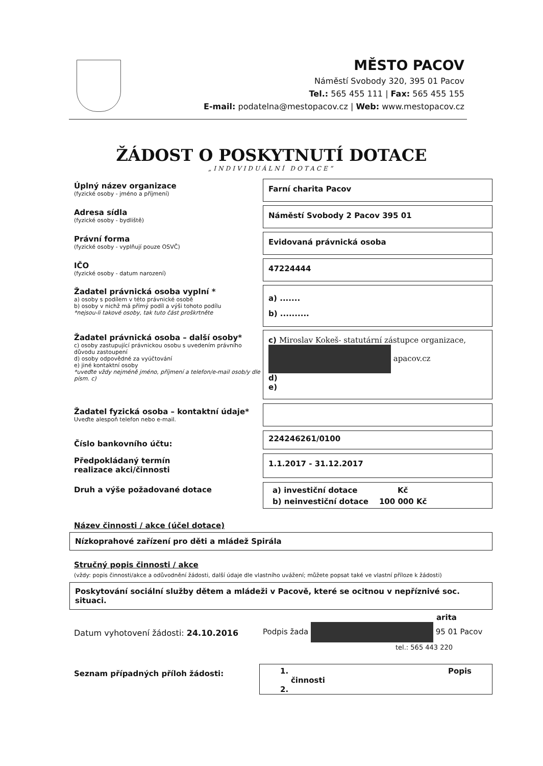MĚSTO PACOV
Náměstí Svobody 320, 395 01 Pacov
Tel.: 565 455 111 | Fax: 565 455 155
E-mail: podatelna@mestopacov.cz | Web: www.mestopacov.cz
ŽÁDOST O POSKYTNUTÍ DOTACE
„INDIVIDUÁLNÍ DOTACE“
Úplný název organizace
(fyzické osoby - jméno a příjmení)
Farní charita Pacov
Adresa sídla
(fyzické osoby - bydliště)
Náměstí Svobody 2 Pacov 395 01
Právní forma
(fyzické osoby - vyplňují pouze OSVČ)
Evidovaná právnická osoba
IČO
(fyzické osoby - datum narození)
47224444
Žadatel právnická osoba vyplní *
a) osoby s podílem v této právnické osobě
b) osoby v nichž má přímý podíl a výši tohoto podílu
*nejsou-li takové osoby, tak tuto část proškrtněte
a) .......
b) ..........
Žadatel právnická osoba – další osoby*
c) osoby zastupující právnickou osobu s uvedením právního důvodu zastoupení
d) osoby odpovědné za vyúčtování
e) jiné kontaktní osoby
*uveďte vždy nejméně jméno, příjmení a telefon/e-mail osob/y dle písm. c)
c) Miroslav Kokeš- statutární zástupce organizace, apacov.cz
d)
e)
Žadatel fyzická osoba – kontaktní údaje*
Uveďte alespoň telefon nebo e-mail.
Číslo bankovního účtu:
224246261/0100
Předpokládaný termín
realizace akci/činnosti
1.1.2017 - 31.12.2017
Druh a výše požadované dotace
a) investiční dotace Kč
b) neinvestiční dotace 100 000 Kč
Název činnosti / akce (účel dotace)
Nízkoprahové zařízení pro děti a mládež Spirála
Stručný popis činnosti / akce
(vždy: popis činnosti/akce a odůvodnění žádosti, další údaje dle vlastního uvážení; můžete popsat také ve vlastní příloze k žádosti)
Poskytování sociální služby dětem a mládeži v Pacově, které se ocitnou v nepříznivé soc. situaci.
Datum vyhotovení žádosti: 24.10.2016
arita
Podpis žada 95 01 Pacov
tel.: 565 443 220
Seznam případných příloh žádosti:
1. Popis
činnosti
2.